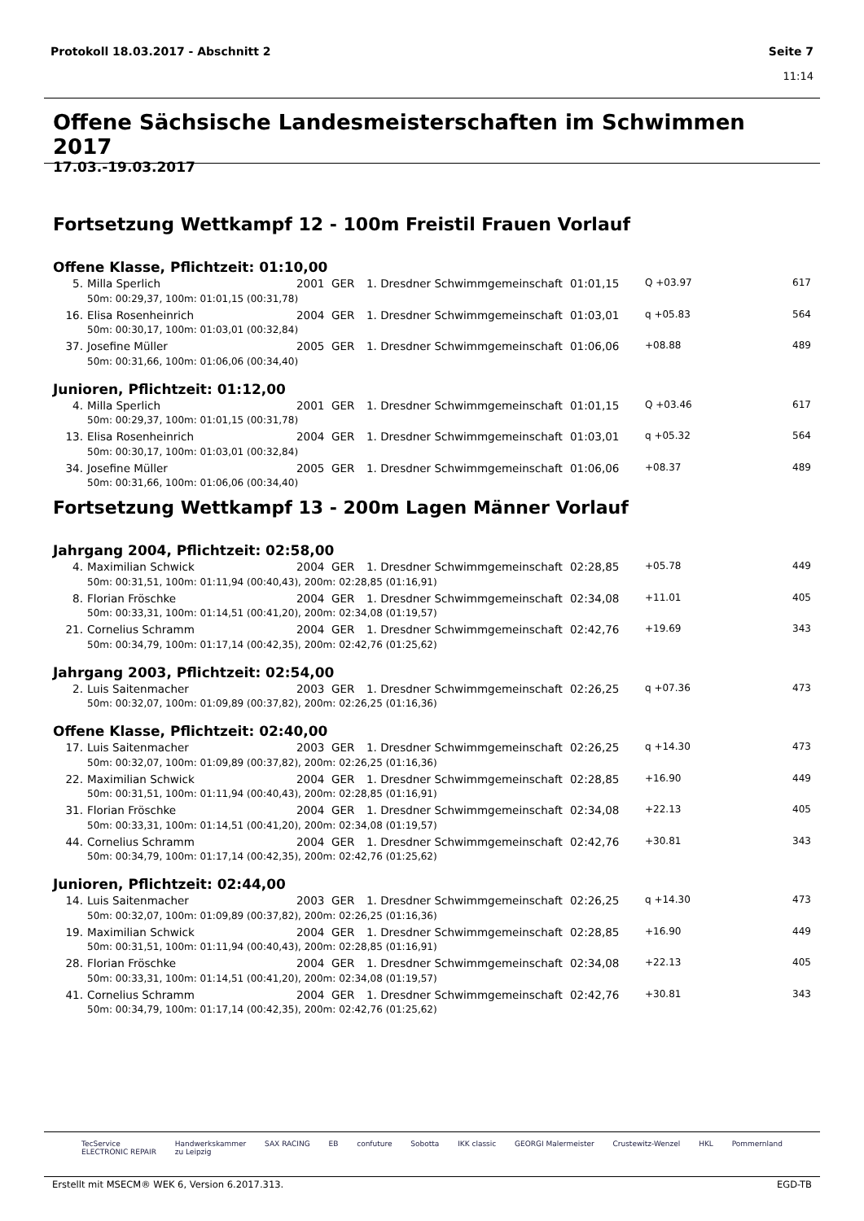Seite 7
11:14 Protokoll 18.03.2017 - Abschnitt 2
Offene Sächsische Landesmeisterschaften im Schwimmen 2017
17.03.-19.03.2017
Fortsetzung Wettkampf 12 - 100m Freistil Frauen Vorlauf
Offene Klasse, Pflichtzeit: 01:10,00
| 5. | Milla Sperlich | 2001 | GER | 1. Dresdner Schwimmgemeinschaft | 01:01,15 | Q +03.97 | 617 |
| | 50m: 00:29,37, 100m: 01:01,15 (00:31,78) | | | | | | |
| 16. | Elisa Rosenheinrich | 2004 | GER | 1. Dresdner Schwimmgemeinschaft | 01:03,01 | q +05.83 | 564 |
| | 50m: 00:30,17, 100m: 01:03,01 (00:32,84) | | | | | | |
| 37. | Josefine Müller | 2005 | GER | 1. Dresdner Schwimmgemeinschaft | 01:06,06 | +08.88 | 489 |
| | 50m: 00:31,66, 100m: 01:06,06 (00:34,40) | | | | | | |
Junioren, Pflichtzeit: 01:12,00
| 4. | Milla Sperlich | 2001 | GER | 1. Dresdner Schwimmgemeinschaft | 01:01,15 | Q +03.46 | 617 |
| | 50m: 00:29,37, 100m: 01:01,15 (00:31,78) | | | | | | |
| 13. | Elisa Rosenheinrich | 2004 | GER | 1. Dresdner Schwimmgemeinschaft | 01:03,01 | q +05.32 | 564 |
| | 50m: 00:30,17, 100m: 01:03,01 (00:32,84) | | | | | | |
| 34. | Josefine Müller | 2005 | GER | 1. Dresdner Schwimmgemeinschaft | 01:06,06 | +08.37 | 489 |
| | 50m: 00:31,66, 100m: 01:06,06 (00:34,40) | | | | | | |
Fortsetzung Wettkampf 13 - 200m Lagen Männer Vorlauf
Jahrgang 2004, Pflichtzeit: 02:58,00
| 4. | Maximilian Schwick | 2004 | GER | 1. Dresdner Schwimmgemeinschaft | 02:28,85 | +05.78 | 449 |
| | 50m: 00:31,51, 100m: 01:11,94 (00:40,43), 200m: 02:28,85 (01:16,91) | | | | | | |
| 8. | Florian Fröschke | 2004 | GER | 1. Dresdner Schwimmgemeinschaft | 02:34,08 | +11.01 | 405 |
| | 50m: 00:33,31, 100m: 01:14,51 (00:41,20), 200m: 02:34,08 (01:19,57) | | | | | | |
| 21. | Cornelius Schramm | 2004 | GER | 1. Dresdner Schwimmgemeinschaft | 02:42,76 | +19.69 | 343 |
| | 50m: 00:34,79, 100m: 01:17,14 (00:42,35), 200m: 02:42,76 (01:25,62) | | | | | | |
Jahrgang 2003, Pflichtzeit: 02:54,00
| 2. | Luis Saitenmacher | 2003 | GER | 1. Dresdner Schwimmgemeinschaft | 02:26,25 | q +07.36 | 473 |
| | 50m: 00:32,07, 100m: 01:09,89 (00:37,82), 200m: 02:26,25 (01:16,36) | | | | | | |
Offene Klasse, Pflichtzeit: 02:40,00
| 17. | Luis Saitenmacher | 2003 | GER | 1. Dresdner Schwimmgemeinschaft | 02:26,25 | q +14.30 | 473 |
| | 50m: 00:32,07, 100m: 01:09,89 (00:37,82), 200m: 02:26,25 (01:16,36) | | | | | | |
| 22. | Maximilian Schwick | 2004 | GER | 1. Dresdner Schwimmgemeinschaft | 02:28,85 | +16.90 | 449 |
| | 50m: 00:31,51, 100m: 01:11,94 (00:40,43), 200m: 02:28,85 (01:16,91) | | | | | | |
| 31. | Florian Fröschke | 2004 | GER | 1. Dresdner Schwimmgemeinschaft | 02:34,08 | +22.13 | 405 |
| | 50m: 00:33,31, 100m: 01:14,51 (00:41,20), 200m: 02:34,08 (01:19,57) | | | | | | |
| 44. | Cornelius Schramm | 2004 | GER | 1. Dresdner Schwimmgemeinschaft | 02:42,76 | +30.81 | 343 |
| | 50m: 00:34,79, 100m: 01:17,14 (00:42,35), 200m: 02:42,76 (01:25,62) | | | | | | |
Junioren, Pflichtzeit: 02:44,00
| 14. | Luis Saitenmacher | 2003 | GER | 1. Dresdner Schwimmgemeinschaft | 02:26,25 | q +14.30 | 473 |
| | 50m: 00:32,07, 100m: 01:09,89 (00:37,82), 200m: 02:26,25 (01:16,36) | | | | | | |
| 19. | Maximilian Schwick | 2004 | GER | 1. Dresdner Schwimmgemeinschaft | 02:28,85 | +16.90 | 449 |
| | 50m: 00:31,51, 100m: 01:11,94 (00:40,43), 200m: 02:28,85 (01:16,91) | | | | | | |
| 28. | Florian Fröschke | 2004 | GER | 1. Dresdner Schwimmgemeinschaft | 02:34,08 | +22.13 | 405 |
| | 50m: 00:33,31, 100m: 01:14,51 (00:41,20), 200m: 02:34,08 (01:19,57) | | | | | | |
| 41. | Cornelius Schramm | 2004 | GER | 1. Dresdner Schwimmgemeinschaft | 02:42,76 | +30.81 | 343 |
| | 50m: 00:34,79, 100m: 01:17,14 (00:42,35), 200m: 02:42,76 (01:25,62) | | | | | | |
TecService
ELECTRONIC REPAIR Handwerkskammer
zu Leipzig SAX RACING EB confuture Sobotta IKK classic GEORGI Malermeister Crustewitz-Wenzel HKL Pommernland
EGD-TB Erstellt mit MSECM® WEK 6, Version 6.2017.313.